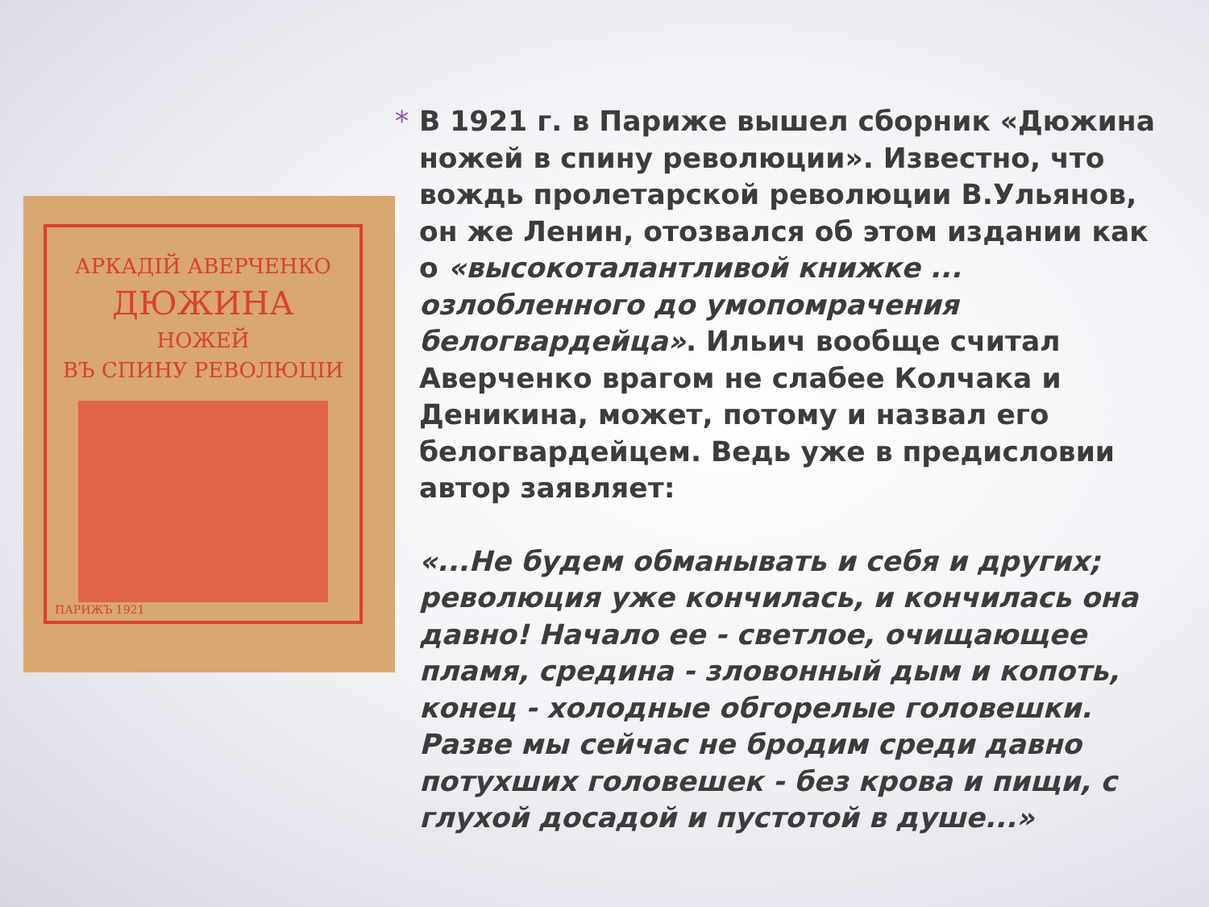АРКАДІЙ АВЕРЧЕНКО
ДЮЖИНА
НОЖЕЙ
ВЪ СПИНУ РЕВОЛЮЦІИ
ПАРИЖЪ 1921
*
В 1921 г. в Париже вышел сборник «Дюжина ножей в спину революции». Известно, что вождь пролетарской революции В.Ульянов, он же Ленин, отозвался об этом издании как о «высокоталантливой книжке ... озлобленного до умопомрачения белогвардейца». Ильич вообще считал Аверченко врагом не слабее Колчака и Деникина, может, потому и назвал его белогвардейцем. Ведь уже в предисловии автор заявляет:
«...Не будем обманывать и себя и других; революция уже кончилась, и кончилась она давно! Начало ее - светлое, очищающее пламя, средина - зловонный дым и копоть, конец - холодные обгорелые головешки. Разве мы сейчас не бродим среди давно потухших головешек - без крова и пищи, с глухой досадой и пустотой в душе...»